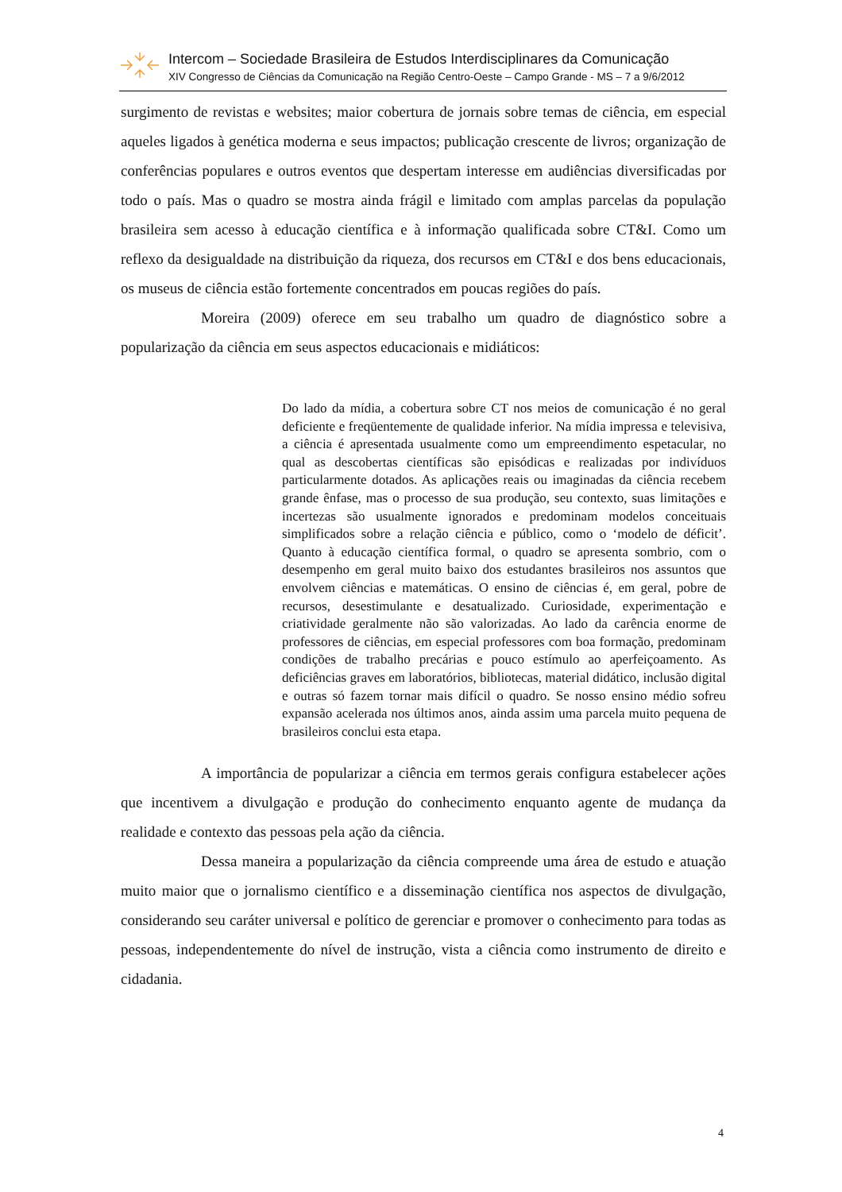Intercom – Sociedade Brasileira de Estudos Interdisciplinares da Comunicação
XIV Congresso de Ciências da Comunicação na Região Centro-Oeste – Campo Grande - MS – 7 a 9/6/2012
surgimento de revistas e websites; maior cobertura de jornais sobre temas de ciência, em especial aqueles ligados à genética moderna e seus impactos; publicação crescente de livros; organização de conferências populares e outros eventos que despertam interesse em audiências diversificadas por todo o país. Mas o quadro se mostra ainda frágil e limitado com amplas parcelas da população brasileira sem acesso à educação científica e à informação qualificada sobre CT&I. Como um reflexo da desigualdade na distribuição da riqueza, dos recursos em CT&I e dos bens educacionais, os museus de ciência estão fortemente concentrados em poucas regiões do país.
Moreira (2009) oferece em seu trabalho um quadro de diagnóstico sobre a popularização da ciência em seus aspectos educacionais e midiáticos:
Do lado da mídia, a cobertura sobre CT nos meios de comunicação é no geral deficiente e freqüentemente de qualidade inferior. Na mídia impressa e televisiva, a ciência é apresentada usualmente como um empreendimento espetacular, no qual as descobertas científicas são episódicas e realizadas por indivíduos particularmente dotados. As aplicações reais ou imaginadas da ciência recebem grande ênfase, mas o processo de sua produção, seu contexto, suas limitações e incertezas são usualmente ignorados e predominam modelos conceituais simplificados sobre a relação ciência e público, como o ‘modelo de déficit’. Quanto à educação científica formal, o quadro se apresenta sombrio, com o desempenho em geral muito baixo dos estudantes brasileiros nos assuntos que envolvem ciências e matemáticas. O ensino de ciências é, em geral, pobre de recursos, desestimulante e desatualizado. Curiosidade, experimentação e criatividade geralmente não são valorizadas. Ao lado da carência enorme de professores de ciências, em especial professores com boa formação, predominam condições de trabalho precárias e pouco estímulo ao aperfeiçoamento. As deficiências graves em laboratórios, bibliotecas, material didático, inclusão digital e outras só fazem tornar mais difícil o quadro. Se nosso ensino médio sofreu expansão acelerada nos últimos anos, ainda assim uma parcela muito pequena de brasileiros conclui esta etapa.
A importância de popularizar a ciência em termos gerais configura estabelecer ações que incentivem a divulgação e produção do conhecimento enquanto agente de mudança da realidade e contexto das pessoas pela ação da ciência.
Dessa maneira a popularização da ciência compreende uma área de estudo e atuação muito maior que o jornalismo científico e a disseminação científica nos aspectos de divulgação, considerando seu caráter universal e político de gerenciar e promover o conhecimento para todas as pessoas, independentemente do nível de instrução, vista a ciência como instrumento de direito e cidadania.
4